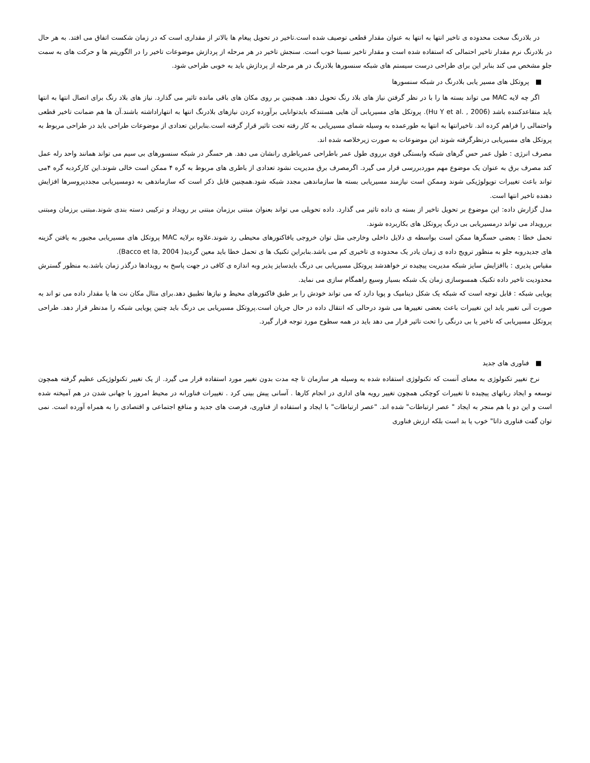در بلادرنگ سخت محدوده ی تاخیر انتها به انتها به عنوان مقدار قطعی توصیف شده است.تاخیر در تحویل پیغام ها بالاتر از مقداری است که در زمان شکست اتفاق می افتد. به هر حال در بلادرنگ نرم مقدار تاخیر احتمالی که استفاده شده است و مقدار تاخیر نسبتا خوب است. سنجش تاخیر در هر مرحله از پردازش موضوعات تاخیر را در الگوریتم ها و حرکت های به سمت جلو مشخص می کند بنابر این برای طراحی درست سیستم های شبکه سنسورها بلادرنگ در هر مرحله از پردازش باید به خوبی طراحی شود.
■ پروتکل های مسیر یابی بلادرنگ در شبکه سنسورها
اگر چه لایه MAC می تواند بسته ها را با در نظر گرفتن نیاز های بلاد رنگ تحویل دهد. همچنین بر روی مکان های باقی مانده تاثیر می گذارد. نیاز های بلاد رنگ برای اتصال انتها به انتها باید متقاعدکننده باشد (Hu Y et al. , 2006). پروتکل های مسیریابی آن هایی هستندکه بایدتوانایی برآورده کردن نیازهای بلادرنگ انتها به انتهاراداشته باشند.آن ها هم ضمانت تاخیر قطعی واحتمالی را فراهم کرده اند. تاخیرانتها به انتها به طورعمده به وسیله شمای مسیریابی به کار رفته تحت تاثیر قرار گرفته است.بنابراین تعدادی از موضوعات طراحی باید در طراحی مربوط به پروتکل های مسیریابی درنظرگرفته شوند این موضوعات به صورت زیرخلاصه شده اند.
مصرف انرژی : طول عمر حس گرهای شبکه وابستگی قوی برروی طول عمر باطراحی عمرباطری رانشان می دهد. هر حسگر در شبکه سنسورهای بی سیم می تواند همانند واحد رله عمل کند مصرف برق به عنوان یک موضوع مهم موردبررسی قرار می گیرد. اگرمصرف برق مدیریت نشود تعدادی از باطری های مربوط به گره ۴ ممکن است خالی شوند.این کارکردبه گره ۴می تواند باعث تغییرات توپولوژیکی شوند وممکن است نیازمند مسیریابی بسته ها سازماندهی مجدد شبکه شود.همچنین قابل ذکر است که سازماندهی به دومسیریابی مجددپروسرها افزایش دهنده تاخیر انتها است.
مدل گزارش داده: این موضوع بر تحویل تاخیر از بسته ی داده تاثیر می گذارد. داده تحویلی می تواند بعنوان مبتنی برزمان مبتنی بر رویداد و ترکیبی دسته بندی شوند.مبتنی برزمان ومبتنی بررویداد می تواند درمسیریابی بی درنگ پروتکل های بکاربرده شوند.
تحمل خطا : بعضی حسگرها ممکن است بواسطه ی دلایل داخلی وخارجی مثل توان خروجی یافاکتورهای محیطی رد شوند.علاوه برلایه MAC پروتکل های مسیریابی مجبور به یافتن گزینه های جدیدروبه جلو به منظور ترویج داده ی زمان یادر یک محدوده ی تاخیری کم می باشد.بنابراین تکنیک ها ی تحمل خطا باید معین گردید( Bacco et la, 2004).
مقیاس پذیری : باافزایش سایز شبکه مدیریت پیچیده تر خواهدشد پروتکل مسیریابی بی درنگ بایدسایز پذیر وبه اندازه ی کافی در جهت پاسخ به رویدادها درگذر زمان باشد.به منظور گسترش محدودیت تاخیر داده تکنیک همسوسازی زمان یک شبکه بسیار وسیع راهمگام سازی می نماید.
پویایی شبکه : قابل توجه است که شبکه یک شکل دینامیک و پویا دارد که می تواند خودش را بر طبق فاکتورهای محیط و نیازها تطبیق دهد.برای مثال مکان نت ها یا مقدار داده می تو اند به صورت آنی تغییر یابد این تغییرات باعث بعضی تغییرها می شود درحالی که انتقال داده در حال جریان است.پروتکل مسیریابی بی درنگ باید چنین پویایی شبکه را مدنظر قرار دهد. طراحی پروتکل مسیریابی که تاخیر یا بی درنگی را تحت تاثیر قرار می دهد باید در همه سطوح مورد توجه قرار گیرد.
■ فناوری های جدید
نرخ تغییر تکنولوژی به معنای آنست که تکنولوژی استفاده شده به وسیله هر سازمان تا چه مدت بدون تغییر مورد استفاده قرار می گیرد. از یک تغییر تکنولوژیکی عظیم گرفته همچون توسعه و ایجاد رباتهای پیچیده تا تغییرات کوچکی همچون تغییر رویه های اداری در انجام کارها . آسانی پیش بینی کرد . تغییرات فناورانه در محیط امروز با جهانی شدن در هم آمیخته شده است و این دو با هم منجر به ایجاد " عصر ارتباطات" شده اند. "عصر ارتباطات" با ایجاد و استفاده از فناوری، فرصت های جدید و منافع اجتماعی و اقتصادی را به همراه آورده است. نمی توان گفت فناوری ذاتا" خوب یا بد است بلکه ارزش فناوری